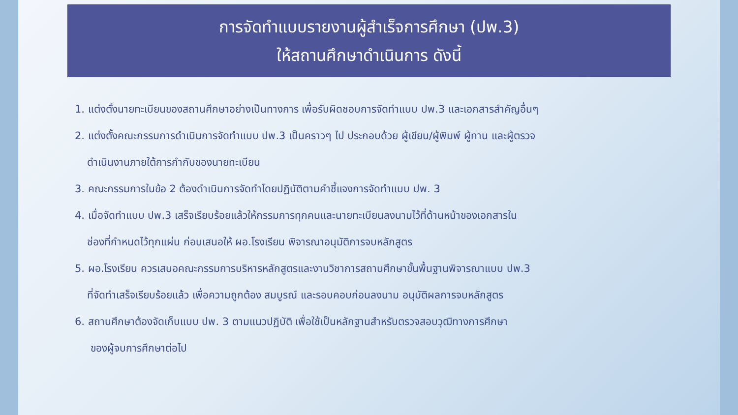การจัดทำแบบรายงานผู้สำเร็จการศึกษา (ปพ.3)
ให้สถานศึกษาดำเนินการ ดังนี้
1. แต่งตั้งนายทะเบียนของสถานศึกษาอย่างเป็นทางการ เพื่อรับผิดชอบการจัดทำแบบ ปพ.3 และเอกสารสำคัญอื่นๆ
2. แต่งตั้งคณะกรรมการดำเนินการจัดทำแบบ ปพ.3 เป็นคราวๆ ไป ประกอบด้วย ผู้เขียน/ผู้พิมพ์ ผู้ทาน และผู้ตรวจ
ดำเนินงานภายใต้การกำกับของนายทะเบียน
3. คณะกรรมการในข้อ 2 ต้องดำเนินการจัดทำโดยปฏิบัติตามคำชี้แจงการจัดทำแบบ ปพ. 3
4. เมื่อจัดทำแบบ ปพ.3 เสร็จเรียบร้อยแล้วให้กรรมการทุกคนและนายทะเบียนลงนามไว้ที่ด้านหน้าของเอกสารใน
ช่องที่กำหนดไว้ทุกแผ่น ก่อนเสนอให้ ผอ.โรงเรียน พิจารณาอนุมัติการจบหลักสูตร
5. ผอ.โรงเรียน ควรเสนอคณะกรรมการบริหารหลักสูตรและงานวิชาการสถานศึกษาขั้นพื้นฐานพิจารณาแบบ ปพ.3
ที่จัดทำเสร็จเรียบร้อยแล้ว เพื่อความถูกต้อง สมบูรณ์ และรอบคอบก่อนลงนาม อนุมัติผลการจบหลักสูตร
6. สถานศึกษาต้องจัดเก็บแบบ ปพ. 3 ตามแนวปฏิบัติ เพื่อใช้เป็นหลักฐานสำหรับตรวจสอบวุฒิทางการศึกษา
ของผู้จบการศึกษาต่อไป